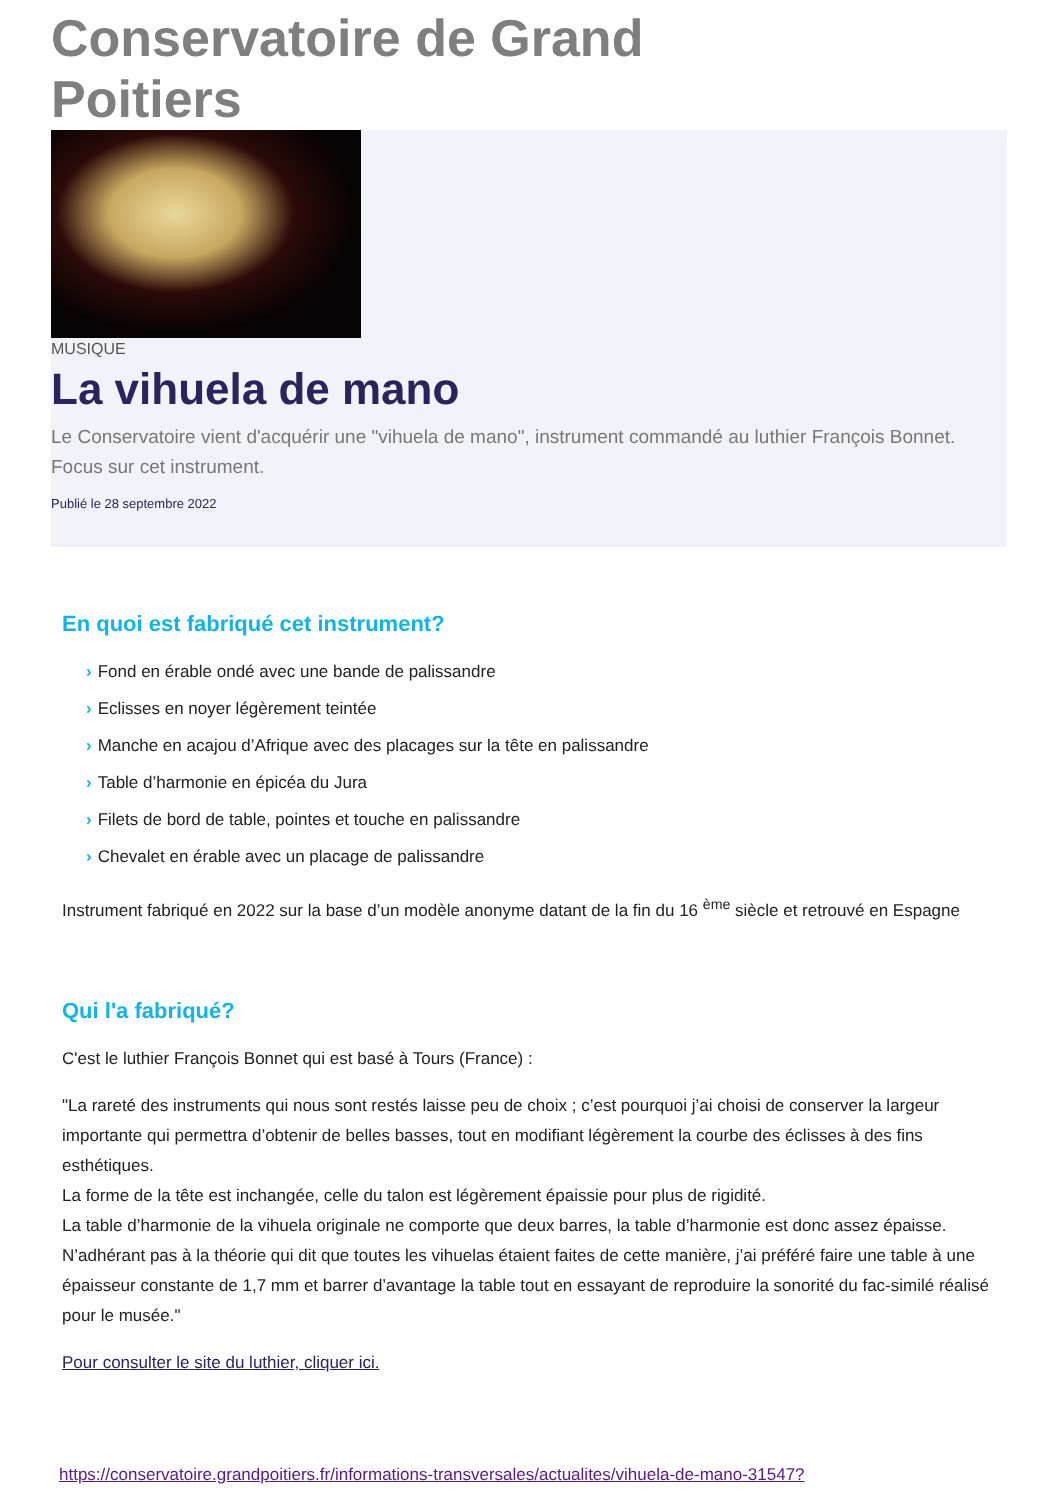Conservatoire de Grand Poitiers
MUSIQUE
La vihuela de mano
Le Conservatoire vient d'acquérir une "vihuela de mano", instrument commandé au luthier François Bonnet.
Focus sur cet instrument.
Publié le 28 septembre 2022
En quoi est fabriqué cet instrument?
› Fond en érable ondé avec une bande de palissandre
› Eclisses en noyer légèrement teintée
› Manche en acajou d’Afrique avec des placages sur la tête en palissandre
› Table d’harmonie en épicéa du Jura
› Filets de bord de table, pointes et touche en palissandre
› Chevalet en érable avec un placage de palissandre
Instrument fabriqué en 2022 sur la base d’un modèle anonyme datant de la fin du 16 <sup>ème</sup> siècle et retrouvé en Espagne
Qui l'a fabriqué?
C'est le luthier François Bonnet qui est basé à Tours (France) :
"La rareté des instruments qui nous sont restés laisse peu de choix ; c’est pourquoi j’ai choisi de conserver la largeur importante qui permettra d’obtenir de belles basses, tout en modifiant légèrement la courbe des éclisses à des fins esthétiques.
La forme de la tête est inchangée, celle du talon est légèrement épaissie pour plus de rigidité.
La table d’harmonie de la vihuela originale ne comporte que deux barres, la table d’harmonie est donc assez épaisse. N’adhérant pas à la théorie qui dit que toutes les vihuelas étaient faites de cette manière, j’ai préféré faire une table à une épaisseur constante de 1,7 mm et barrer d’avantage la table tout en essayant de reproduire la sonorité du fac-similé réalisé pour le musée."
Pour consulter le site du luthier, cliquer ici.
https://conservatoire.grandpoitiers.fr/informations-transversales/actualites/vihuela-de-mano-31547?